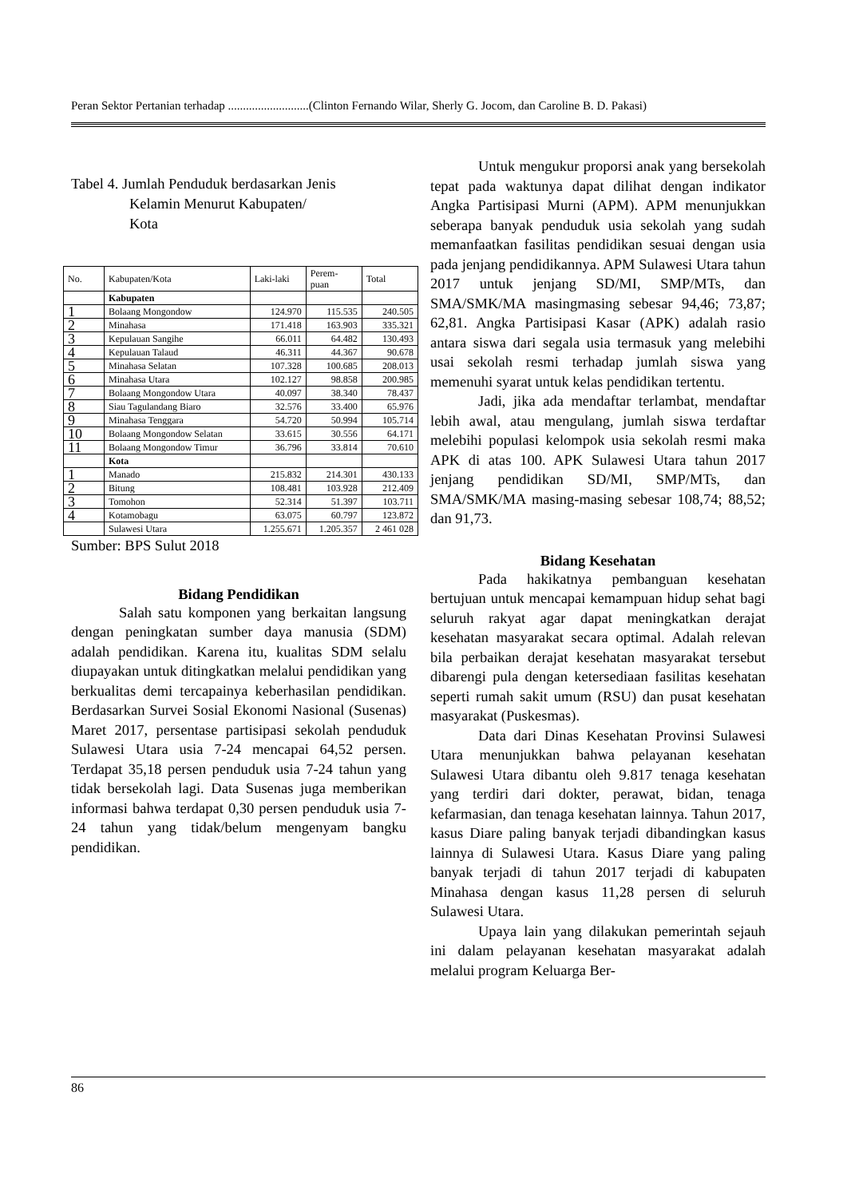Peran Sektor Pertanian terhadap ...........................(Clinton Fernando Wilar, Sherly G. Jocom, dan Caroline B. D. Pakasi)
Tabel 4. Jumlah Penduduk berdasarkan Jenis
Kelamin Menurut Kabupaten/
Kota
| No. | Kabupaten/Kota | Laki-laki | Perem- puan | Total |
| | Kabupaten | | | |
| 1 | Bolaang Mongondow | 124.970 | 115.535 | 240.505 |
| 2 | Minahasa | 171.418 | 163.903 | 335.321 |
| 3 | Kepulauan Sangihe | 66.011 | 64.482 | 130.493 |
| 4 | Kepulauan Talaud | 46.311 | 44.367 | 90.678 |
| 5 | Minahasa Selatan | 107.328 | 100.685 | 208.013 |
| 6 | Minahasa Utara | 102.127 | 98.858 | 200.985 |
| 7 | Bolaang Mongondow Utara | 40.097 | 38.340 | 78.437 |
| 8 | Siau Tagulandang Biaro | 32.576 | 33.400 | 65.976 |
| 9 | Minahasa Tenggara | 54.720 | 50.994 | 105.714 |
| 10 | Bolaang Mongondow Selatan | 33.615 | 30.556 | 64.171 |
| 11 | Bolaang Mongondow Timur | 36.796 | 33.814 | 70.610 |
| | Kota | | | |
| 1 | Manado | 215.832 | 214.301 | 430.133 |
| 2 | Bitung | 108.481 | 103.928 | 212.409 |
| 3 | Tomohon | 52.314 | 51.397 | 103.711 |
| 4 | Kotamobagu | 63.075 | 60.797 | 123.872 |
| | Sulawesi Utara | 1.255.671 | 1.205.357 | 2 461 028 |
Sumber: BPS Sulut 2018
Bidang Pendidikan
Salah satu komponen yang berkaitan langsung dengan peningkatan sumber daya manusia (SDM) adalah pendidikan. Karena itu, kualitas SDM selalu diupayakan untuk ditingkatkan melalui pendidikan yang berkualitas demi tercapainya keberhasilan pendidikan. Berdasarkan Survei Sosial Ekonomi Nasional (Susenas) Maret 2017, persentase partisipasi sekolah penduduk Sulawesi Utara usia 7-24 mencapai 64,52 persen. Terdapat 35,18 persen penduduk usia 7-24 tahun yang tidak bersekolah lagi. Data Susenas juga memberikan informasi bahwa terdapat 0,30 persen penduduk usia 7-24 tahun yang tidak/belum mengenyam bangku pendidikan.
Untuk mengukur proporsi anak yang bersekolah tepat pada waktunya dapat dilihat dengan indikator Angka Partisipasi Murni (APM). APM menunjukkan seberapa banyak penduduk usia sekolah yang sudah memanfaatkan fasilitas pendidikan sesuai dengan usia pada jenjang pendidikannya. APM Sulawesi Utara tahun 2017 untuk jenjang SD/MI, SMP/MTs, dan SMA/SMK/MA masingmasing sebesar 94,46; 73,87; 62,81. Angka Partisipasi Kasar (APK) adalah rasio antara siswa dari segala usia termasuk yang melebihi usai sekolah resmi terhadap jumlah siswa yang memenuhi syarat untuk kelas pendidikan tertentu.
Jadi, jika ada mendaftar terlambat, mendaftar lebih awal, atau mengulang, jumlah siswa terdaftar melebihi populasi kelompok usia sekolah resmi maka APK di atas 100. APK Sulawesi Utara tahun 2017 jenjang pendidikan SD/MI, SMP/MTs, dan SMA/SMK/MA masing-masing sebesar 108,74; 88,52; dan 91,73.
Bidang Kesehatan
Pada hakikatnya pembanguan kesehatan bertujuan untuk mencapai kemampuan hidup sehat bagi seluruh rakyat agar dapat meningkatkan derajat kesehatan masyarakat secara optimal. Adalah relevan bila perbaikan derajat kesehatan masyarakat tersebut dibarengi pula dengan ketersediaan fasilitas kesehatan seperti rumah sakit umum (RSU) dan pusat kesehatan masyarakat (Puskesmas).
Data dari Dinas Kesehatan Provinsi Sulawesi Utara menunjukkan bahwa pelayanan kesehatan Sulawesi Utara dibantu oleh 9.817 tenaga kesehatan yang terdiri dari dokter, perawat, bidan, tenaga kefarmasian, dan tenaga kesehatan lainnya. Tahun 2017, kasus Diare paling banyak terjadi dibandingkan kasus lainnya di Sulawesi Utara. Kasus Diare yang paling banyak terjadi di tahun 2017 terjadi di kabupaten Minahasa dengan kasus 11,28 persen di seluruh Sulawesi Utara.
Upaya lain yang dilakukan pemerintah sejauh ini dalam pelayanan kesehatan masyarakat adalah melalui program Keluarga Ber-
86